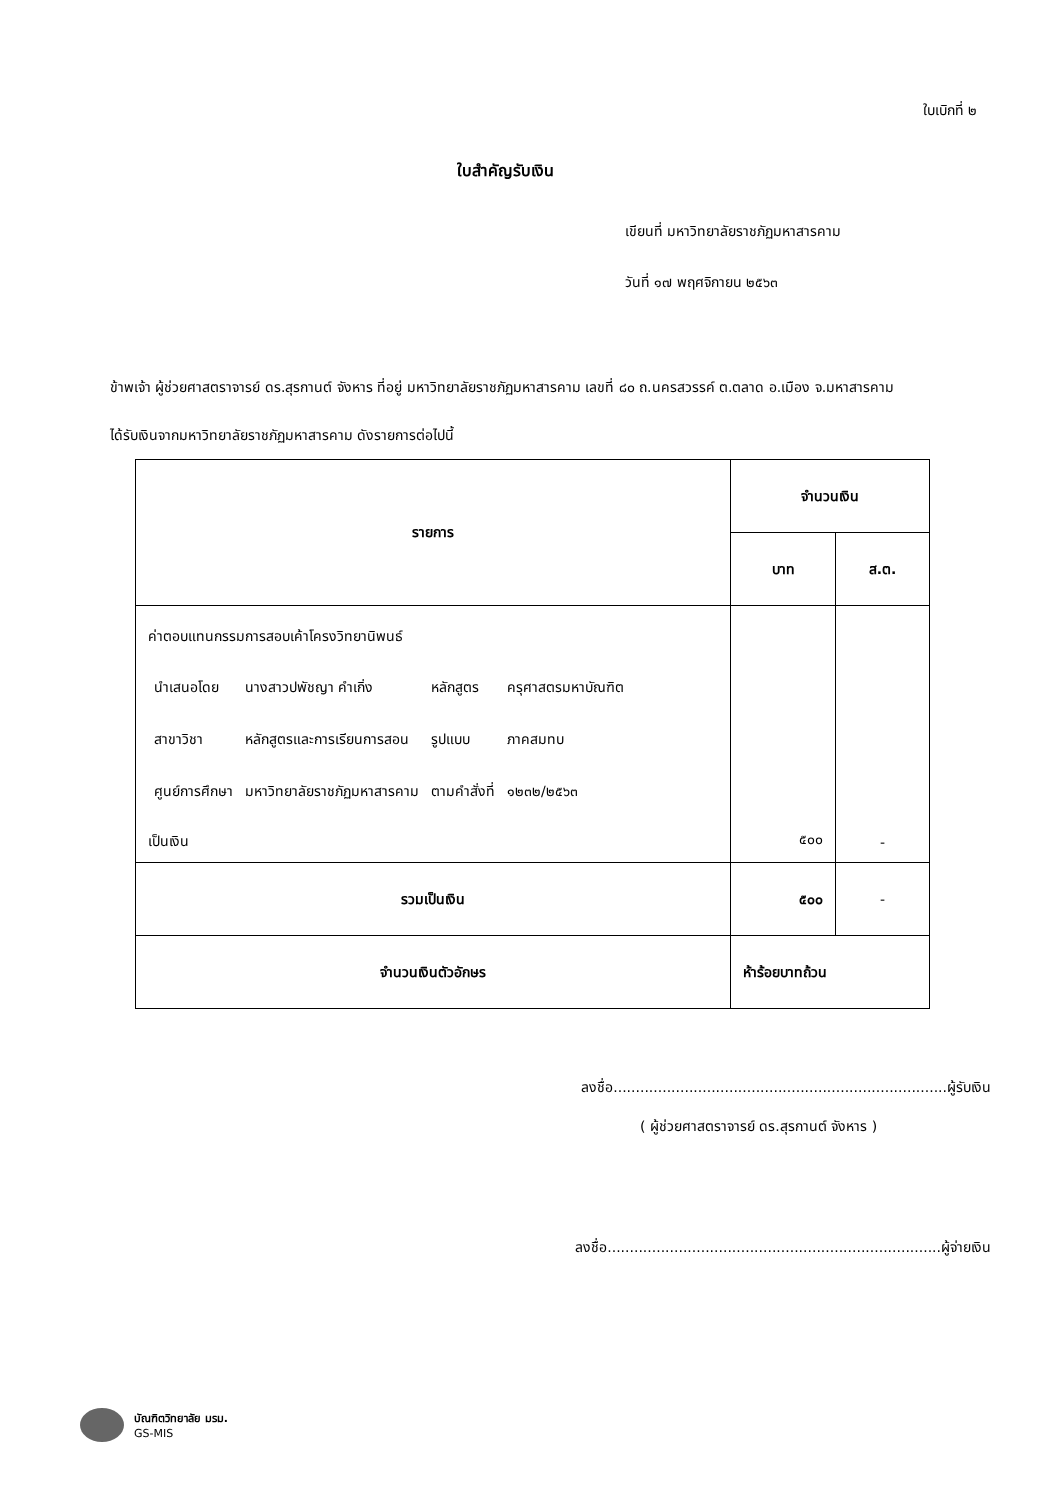ใบเบิกที่ ๒
ใบสำคัญรับเงิน
เขียนที่ มหาวิทยาลัยราชภัฏมหาสารคาม
วันที่ ๑๗ พฤศจิกายน ๒๕๖๓
ข้าพเจ้า ผู้ช่วยศาสตราจารย์ ดร.สุรกานต์ จังหาร ที่อยู่ มหาวิทยาลัยราชภัฏมหาสารคาม เลขที่ ๘๐ ถ.นครสวรรค์ ต.ตลาด อ.เมือง จ.มหาสารคาม
ได้รับเงินจากมหาวิทยาลัยราชภัฏมหาสารคาม ดังรายการต่อไปนี้
| รายการ | จำนวนเงิน | |
| --- | --- | --- |
| | บาท | ส.ต. |
| ค่าตอบแทนกรรมการสอบเค้าโครงวิทยานิพนธ์ / นำเสนอโดย / นางสาวปพัชญา คำเกิ่ง / หลักสูตร / ครุศาสตรมหาบัณฑิต / / สาขาวิชา / หลักสูตรและการเรียนการสอน / รูปแบบ / ภาคสมทบ / / ศูนย์การศึกษา / มหาวิทยาลัยราชภัฏมหาสารคาม / ตามคำสั่งที่ / ๑๒๓๒/๒๕๖๓ / เป็นเงิน | ๕๐๐ | - |
| รวมเป็นเงิน | ๕๐๐ | - |
| จำนวนเงินตัวอักษร | ห้าร้อยบาทถ้วน | |
ลงชื่อ...........................................................................ผู้รับเงิน
( ผู้ช่วยศาสตราจารย์ ดร.สุรกานต์ จังหาร )
ลงชื่อ...........................................................................ผู้จ่ายเงิน
บัณฑิตวิทยาลัย มรม.
GS-MIS